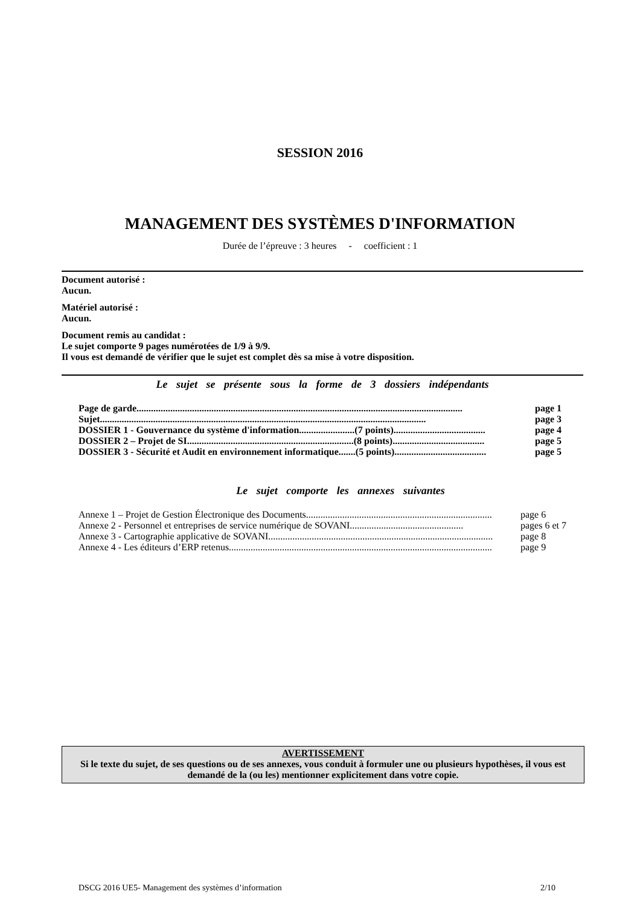SESSION 2016
MANAGEMENT DES SYSTÈMES D'INFORMATION
Durée de l’épreuve : 3 heures - coefficient : 1
Document autorisé :
Aucun.
Matériel autorisé :
Aucun.
Document remis au candidat :
Le sujet comporte 9 pages numérotées de 1/9 à 9/9.
Il vous est demandé de vérifier que le sujet est complet dès sa mise à votre disposition.
Le sujet se présente sous la forme de 3 dossiers indépendants
Page de garde....................................................................................................................................... page 1
Sujet....................................................................................................................................... page 3
DOSSIER 1 - Gouvernance du système d'information.......................(7 points)...................................... page 4
DOSSIER 2 – Projet de SI.....................................................................(8 points)...................................... page 5
DOSSIER 3 - Sécurité et Audit en environnement informatique.......(5 points)...................................... page 5
Le sujet comporte les annexes suivantes
Annexe 1 – Projet de Gestion Électronique des Documents............................................................................. page 6
Annexe 2 - Personnel et entreprises de service numérique de SOVANI............................................... pages 6 et 7
Annexe 3 - Cartographie applicative de SOVANI............................................................................................. page 8
Annexe 4 - Les éditeurs d’ERP retenus............................................................................................................. page 9
AVERTISSEMENT
Si le texte du sujet, de ses questions ou de ses annexes, vous conduit à formuler une ou plusieurs hypothèses, il vous est demandé de la (ou les) mentionner explicitement dans votre copie.
DSCG 2016 UE5- Management des systèmes d’information 2/10